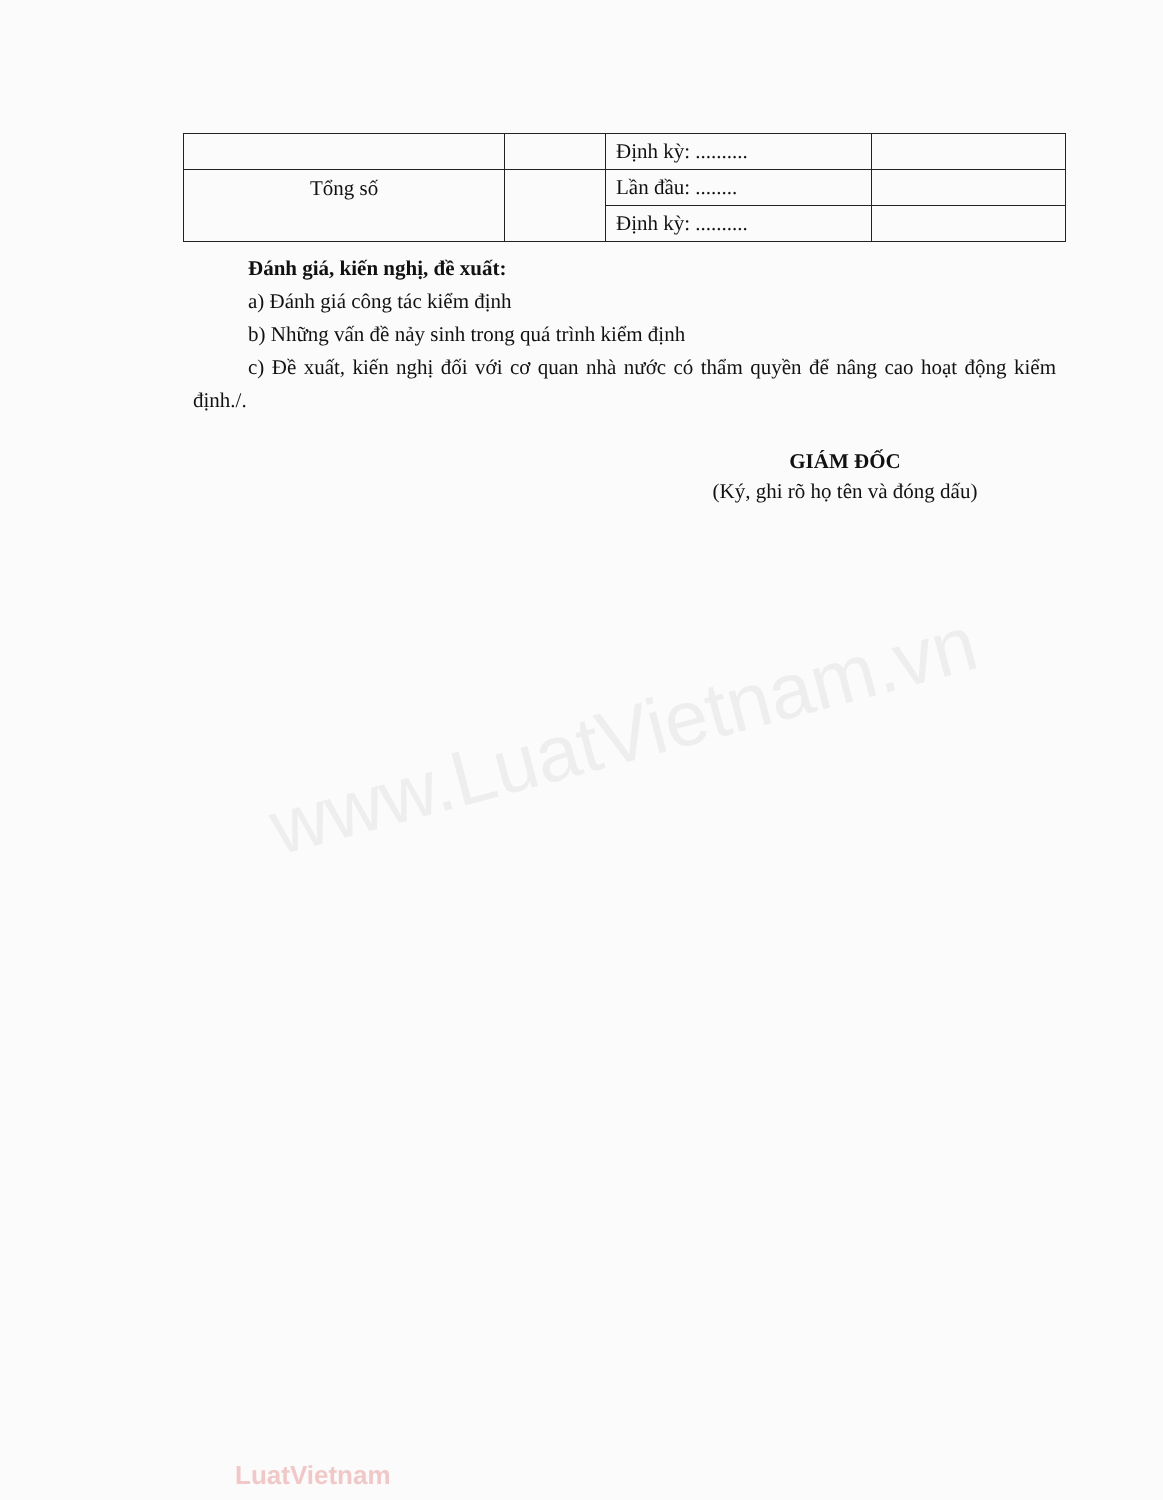| | | Định kỳ: .......... | |
| Tổng số | | Lần đầu: ........ | |
| | | Định kỳ: .......... | |
Đánh giá, kiến nghị, đề xuất:
a) Đánh giá công tác kiểm định
b) Những vấn đề nảy sinh trong quá trình kiểm định
c) Đề xuất, kiến nghị đối với cơ quan nhà nước có thẩm quyền để nâng cao hoạt động kiểm định./.
GIÁM ĐỐC
(Ký, ghi rõ họ tên và đóng dấu)
www.LuatVietnam.vn
LuatVietnam